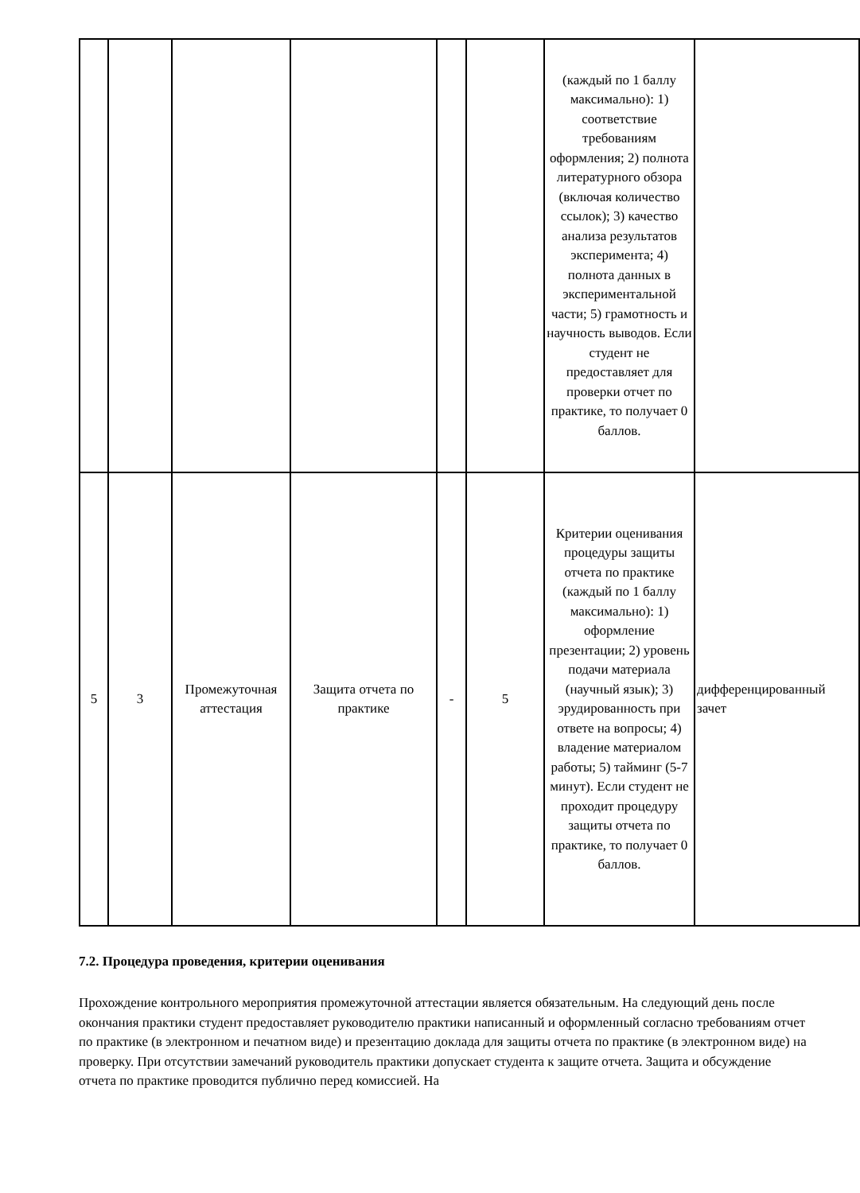| | | | | | | (каждый по 1 баллу максимально): 1) соответствие требованиям оформления; 2) полнота литературного обзора (включая количество ссылок); 3) качество анализа результатов эксперимента; 4) полнота данных в экспериментальной части; 5) грамотность и научность выводов. Если студент не предоставляет для проверки отчет по практике, то получает 0 баллов. | |
| 5 | 3 | Промежуточная аттестация | Защита отчета по практике | - | 5 | Критерии оценивания процедуры защиты отчета по практике (каждый по 1 баллу максимально): 1) оформление презентации; 2) уровень подачи материала (научный язык); 3) эрудированность при ответе на вопросы; 4) владение материалом работы; 5) тайминг (5-7 минут). Если студент не проходит процедуру защиты отчета по практике, то получает 0 баллов. | дифференцированный зачет |
7.2. Процедура проведения, критерии оценивания
Прохождение контрольного мероприятия промежуточной аттестации является обязательным. На следующий день после окончания практики студент предоставляет руководителю практики написанный и оформленный согласно требованиям отчет по практике (в электронном и печатном виде) и презентацию доклада для защиты отчета по практике (в электронном виде) на проверку. При отсутствии замечаний руководитель практики допускает студента к защите отчета. Защита и обсуждение отчета по практике проводится публично перед комиссией. На